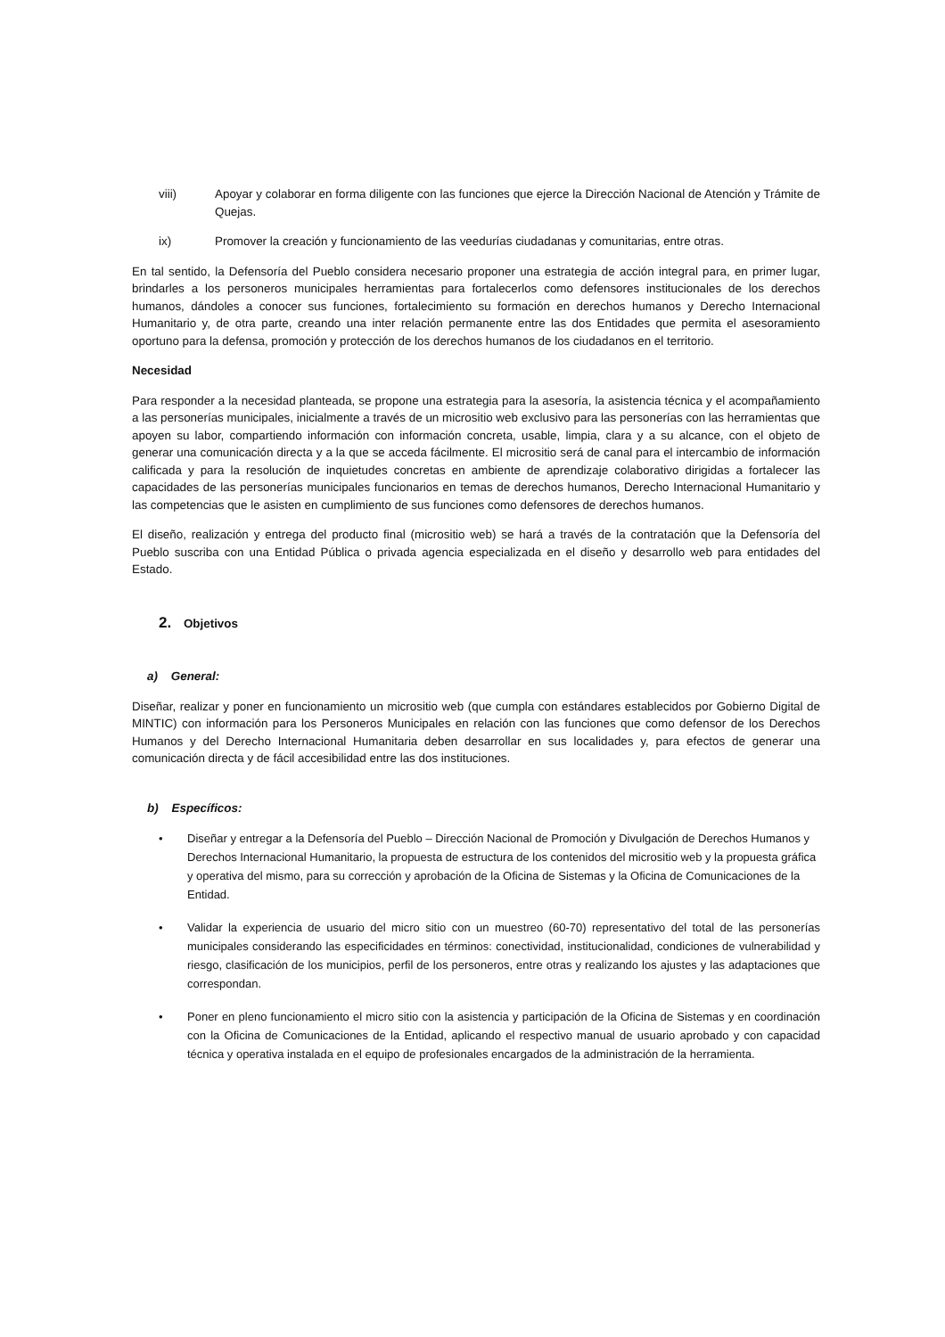viii) Apoyar y colaborar en forma diligente con las funciones que ejerce la Dirección Nacional de Atención y Trámite de Quejas.
ix) Promover la creación y funcionamiento de las veedurías ciudadanas y comunitarias, entre otras.
En tal sentido, la Defensoría del Pueblo considera necesario proponer una estrategia de acción integral para, en primer lugar, brindarles a los personeros municipales herramientas para fortalecerlos como defensores institucionales de los derechos humanos, dándoles a conocer sus funciones, fortalecimiento su formación en derechos humanos y Derecho Internacional Humanitario y, de otra parte, creando una inter relación permanente entre las dos Entidades que permita el asesoramiento oportuno para la defensa, promoción y protección de los derechos humanos de los ciudadanos en el territorio.
Necesidad
Para responder a la necesidad planteada, se propone una estrategia para la asesoría, la asistencia técnica y el acompañamiento a las personerías municipales, inicialmente a través de un micrositio web exclusivo para las personerías con las herramientas que apoyen su labor, compartiendo información con información concreta, usable, limpia, clara y a su alcance, con el objeto de generar una comunicación directa y a la que se acceda fácilmente. El micrositio será de canal para el intercambio de información calificada y para la resolución de inquietudes concretas en ambiente de aprendizaje colaborativo dirigidas a fortalecer las capacidades de las personerías municipales funcionarios en temas de derechos humanos, Derecho Internacional Humanitario y las competencias que le asisten en cumplimiento de sus funciones como defensores de derechos humanos.
El diseño, realización y entrega del producto final (micrositio web) se hará a través de la contratación que la Defensoría del Pueblo suscriba con una Entidad Pública o privada agencia especializada en el diseño y desarrollo web para entidades del Estado.
2. Objetivos
a) General:
Diseñar, realizar y poner en funcionamiento un micrositio web (que cumpla con estándares establecidos por Gobierno Digital de MINTIC) con información para los Personeros Municipales en relación con las funciones que como defensor de los Derechos Humanos y del Derecho Internacional Humanitaria deben desarrollar en sus localidades y, para efectos de generar una comunicación directa y de fácil accesibilidad entre las dos instituciones.
b) Específicos:
• Diseñar y entregar a la Defensoría del Pueblo – Dirección Nacional de Promoción y Divulgación de Derechos Humanos y Derechos Internacional Humanitario, la propuesta de estructura de los contenidos del micrositio web y la propuesta gráfica y operativa del mismo, para su corrección y aprobación de la Oficina de Sistemas y la Oficina de Comunicaciones de la Entidad.
• Validar la experiencia de usuario del micro sitio con un muestreo (60-70) representativo del total de las personerías municipales considerando las especificidades en términos: conectividad, institucionalidad, condiciones de vulnerabilidad y riesgo, clasificación de los municipios, perfil de los personeros, entre otras y realizando los ajustes y las adaptaciones que correspondan.
• Poner en pleno funcionamiento el micro sitio con la asistencia y participación de la Oficina de Sistemas y en coordinación con la Oficina de Comunicaciones de la Entidad, aplicando el respectivo manual de usuario aprobado y con capacidad técnica y operativa instalada en el equipo de profesionales encargados de la administración de la herramienta.